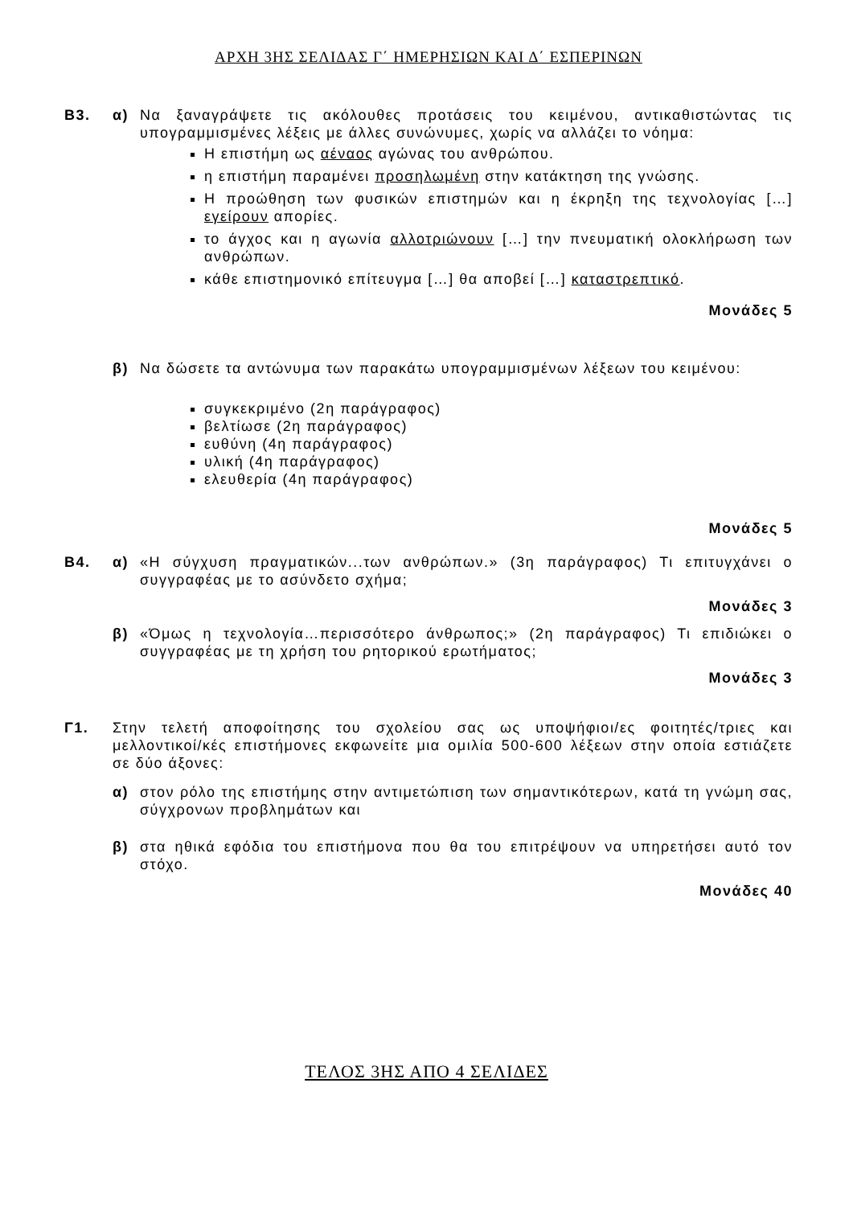ΑΡΧΗ 3ΗΣ ΣΕΛΙΔΑΣ Γ΄ ΗΜΕΡΗΣΙΩΝ ΚΑΙ Δ΄ ΕΣΠΕΡΙΝΩΝ
Β3. α) Να ξαναγράψετε τις ακόλουθες προτάσεις του κειμένου, αντικαθιστώντας τις υπογραμμισμένες λέξεις με άλλες συνώνυμες, χωρίς να αλλάζει το νόημα:
Η επιστήμη ως αέναος αγώνας του ανθρώπου.
η επιστήμη παραμένει προσηλωμένη στην κατάκτηση της γνώσης.
Η προώθηση των φυσικών επιστημών και η έκρηξη της τεχνολογίας […] εγείρουν απορίες.
το άγχος και η αγωνία αλλοτριώνουν […] την πνευματική ολοκλήρωση των ανθρώπων.
κάθε επιστημονικό επίτευγμα […] θα αποβεί […] καταστρεπτικό.
Μονάδες 5
β) Να δώσετε τα αντώνυμα των παρακάτω υπογραμμισμένων λέξεων του κειμένου:
συγκεκριμένο (2η παράγραφος)
βελτίωσε (2η παράγραφος)
ευθύνη (4η παράγραφος)
υλική (4η παράγραφος)
ελευθερία (4η παράγραφος)
Μονάδες 5
Β4. α) «Η σύγχυση πραγματικών...των ανθρώπων.» (3η παράγραφος) Τι επιτυγχάνει ο συγγραφέας με το ασύνδετο σχήμα;
Μονάδες 3
β) «Όμως η τεχνολογία…περισσότερο άνθρωπος;» (2η παράγραφος) Τι επιδιώκει ο συγγραφέας με τη χρήση του ρητορικού ερωτήματος;
Μονάδες 3
Γ1. Στην τελετή αποφοίτησης του σχολείου σας ως υποψήφιοι/ες φοιτητές/τριες και μελλοντικοί/κές επιστήμονες εκφωνείτε μια ομιλία 500-600 λέξεων στην οποία εστιάζετε σε δύο άξονες:
α) στον ρόλο της επιστήμης στην αντιμετώπιση των σημαντικότερων, κατά τη γνώμη σας, σύγχρονων προβλημάτων και
β) στα ηθικά εφόδια του επιστήμονα που θα του επιτρέψουν να υπηρετήσει αυτό τον στόχο.
Μονάδες 40
ΤΕΛΟΣ 3ΗΣ ΑΠΟ 4 ΣΕΛΙΔΕΣ